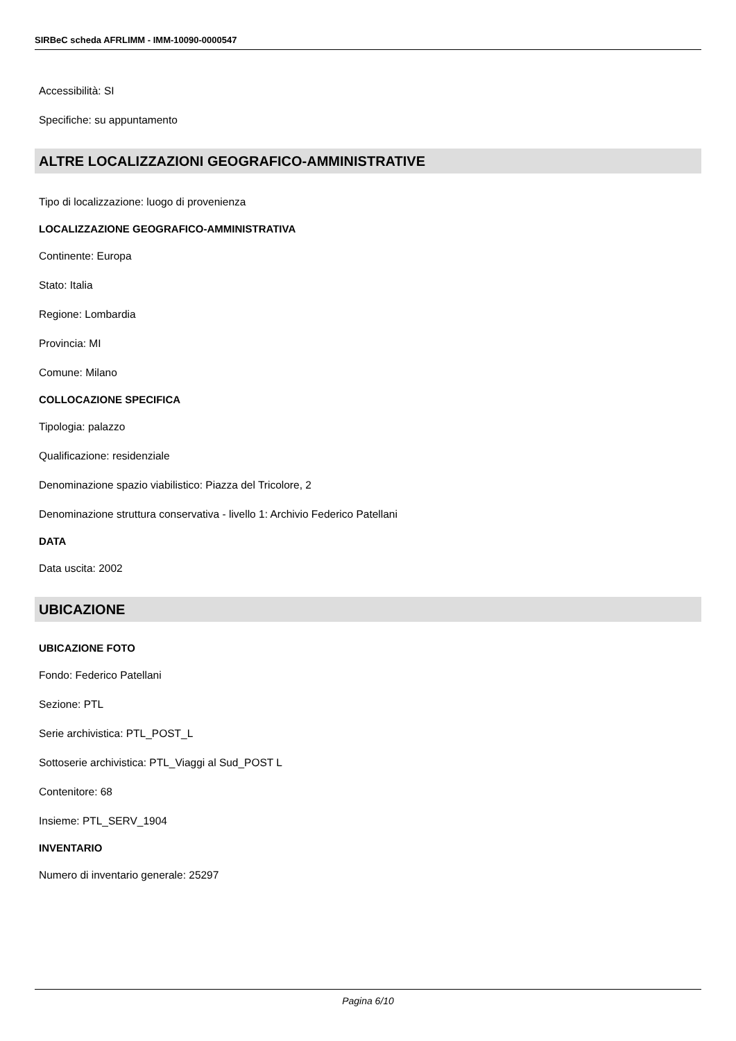SIRBeC scheda AFRLIMM - IMM-10090-0000547
Accessibilità: SI
Specifiche: su appuntamento
ALTRE LOCALIZZAZIONI GEOGRAFICO-AMMINISTRATIVE
Tipo di localizzazione: luogo di provenienza
LOCALIZZAZIONE GEOGRAFICO-AMMINISTRATIVA
Continente: Europa
Stato: Italia
Regione: Lombardia
Provincia: MI
Comune: Milano
COLLOCAZIONE SPECIFICA
Tipologia: palazzo
Qualificazione: residenziale
Denominazione spazio viabilistico: Piazza del Tricolore, 2
Denominazione struttura conservativa - livello 1: Archivio Federico Patellani
DATA
Data uscita: 2002
UBICAZIONE
UBICAZIONE FOTO
Fondo: Federico Patellani
Sezione: PTL
Serie archivistica: PTL_POST_L
Sottoserie archivistica: PTL_Viaggi al Sud_POST L
Contenitore: 68
Insieme: PTL_SERV_1904
INVENTARIO
Numero di inventario generale: 25297
Pagina 6/10